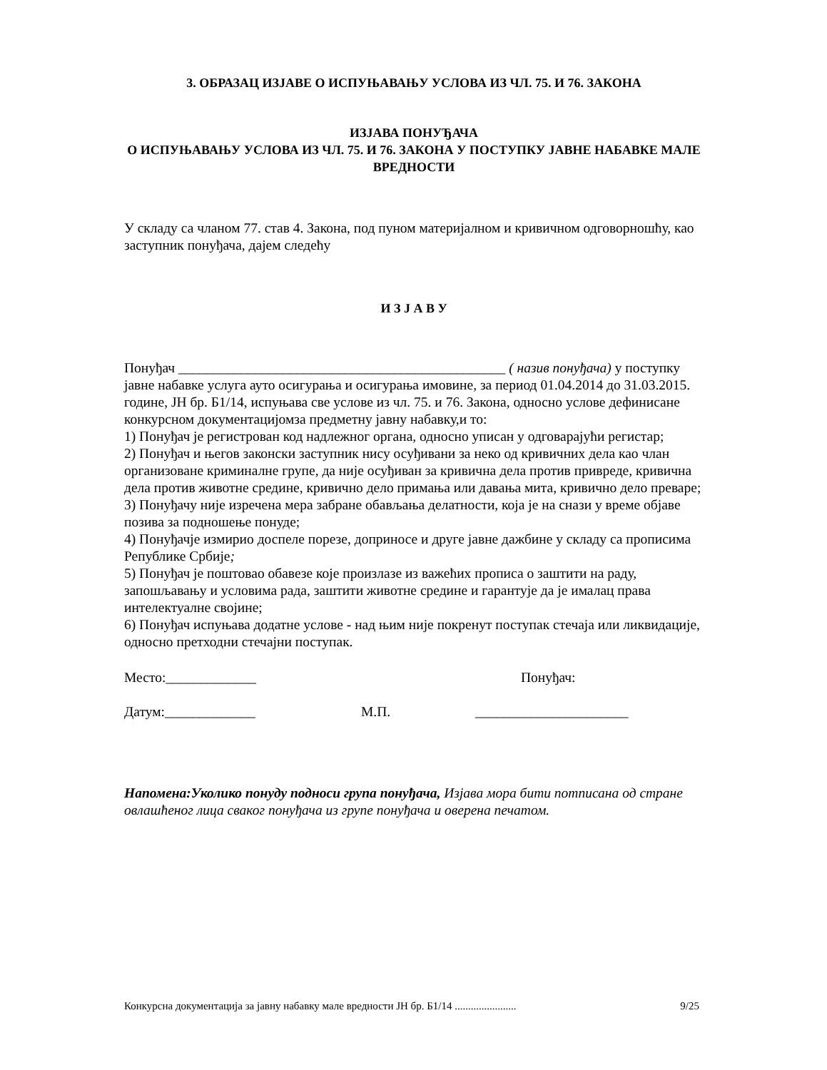3. ОБРАЗАЦ ИЗЈАВЕ О ИСПУЊАВАЊУ УСЛОВА ИЗ ЧЛ. 75. И 76. ЗАКОНА
ИЗЈАВА ПОНУЂАЧА
О ИСПУЊАВАЊУ УСЛОВА ИЗ ЧЛ. 75. И 76. ЗАКОНА У ПОСТУПКУ ЈАВНЕ НАБАВКЕ МАЛЕ ВРЕДНОСТИ
У складу са чланом 77. став 4. Закона, под пуном материјалном и кривичном одговорношћу, као заступник понуђача, дајем следећу
И З Ј А В У
Понуђач _______________________________________________ ( назив понуђача) у поступку јавне набавке услуга ауто осигурања и осигурања имовине, за период 01.04.2014 до 31.03.2015. године, ЈН бр. Б1/14, испуњава све услове из чл. 75. и 76. Закона, односно услове дефинисане конкурсном документацијомза предметну јавну набавку,и то:
1) Понуђач је регистрован код надлежног органа, односно уписан у одговарајући регистар;
2) Понуђач и његов законски заступник нису осуђивани за неко од кривичних дела као члан организоване криминалне групе, да није осуђиван за кривична дела против привреде, кривична дела против животне средине, кривично дело примања или давања мита, кривично дело преваре;
3) Понуђачу није изречена мера забране обављања делатности, која је на снази у време објаве позива за подношење понуде;
4) Понуђачје измирио доспеле порезе, доприносе и друге јавне дажбине у складу са прописима Републике Србије;
5) Понуђач је поштовао обавезе које произлазе из важећих прописа о заштити на раду, запошљавању и условима рада, заштити животне средине и гарантује да је ималац права интелектуалне својине;
6) Понуђач испуњава додатне услове - над њим није покренут поступак стечаја или ликвидације, односно претходни стечајни поступак.
Место:_____________ Понуђач:
Датум:_____________ М.П. ______________________
Напомена:Уколико понуду подноси група понуђача, Изјава мора бити потписана од стране овлашћеног лица сваког понуђача из групе понуђача и оверена печатом.
Конкурсна документација за јавну набавку мале вредности ЈН бр. Б1/14 ....................... 9/25